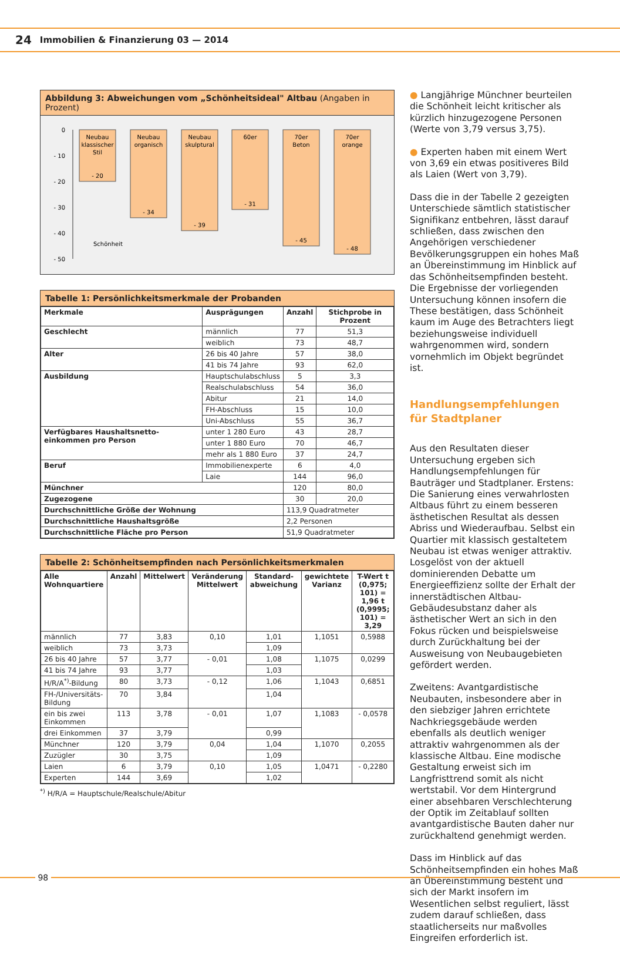24 Immobilien & Finanzierung 03 — 2014
Abbildung 3: Abweichungen vom „Schönheitsideal" Altbau (Angaben in Prozent)
0
- 10
- 20
- 30
- 40
- 50
Neubau
klassischer
Stil
- 20
Neubau
organisch
- 34
Neubau
skulptural
- 39
60er
- 31
70er
Beton
- 45
70er
orange
- 48
Schönheit
Tabelle 1: Persönlichkeitsmerkmale der Probanden
| Merkmale | Ausprägungen | Anzahl | Stichprobe in Prozent |
| --- | --- | --- | --- |
| Geschlecht | männlich | 77 | 51,3 |
| | weiblich | 73 | 48,7 |
| Alter | 26 bis 40 Jahre | 57 | 38,0 |
| | 41 bis 74 Jahre | 93 | 62,0 |
| Ausbildung | Hauptschulabschluss | 5 | 3,3 |
| | Realschulabschluss | 54 | 36,0 |
| | Abitur | 21 | 14,0 |
| | FH-Abschluss | 15 | 10,0 |
| | Uni-Abschluss | 55 | 36,7 |
| Verfügbares Haushaltsnetto-einkommen pro Person | unter 1 280 Euro | 43 | 28,7 |
| | unter 1 880 Euro | 70 | 46,7 |
| | mehr als 1 880 Euro | 37 | 24,7 |
| Beruf | Immobilienexperte | 6 | 4,0 |
| | Laie | 144 | 96,0 |
| Münchner | | 120 | 80,0 |
| Zugezogene | | 30 | 20,0 |
| Durchschnittliche Größe der Wohnung | | 113,9 Quadratmeter | |
| Durchschnittliche Haushaltsgröße | | 2,2 Personen | |
| Durchschnittliche Fläche pro Person | | 51,9 Quadratmeter | |
Tabelle 2: Schönheitsempfinden nach Persönlichkeitsmerkmalen
| Alle Wohnquartiere | Anzahl | Mittelwert | Veränderung Mittelwert | Standard-abweichung | gewichtete Varianz | T-Wert t (0,975; 101) = 1,96 t (0,9995; 101) = 3,29 |
| --- | --- | --- | --- | --- | --- | --- |
| männlich | 77 | 3,83 | 0,10 | 1,01 | 1,1051 | 0,5988 |
| weiblich | 73 | 3,73 | | 1,09 | | |
| 26 bis 40 Jahre | 57 | 3,77 | - 0,01 | 1,08 | 1,1075 | 0,0299 |
| 41 bis 74 Jahre | 93 | 3,77 | | 1,03 | | |
| H/R/A<sup>*)</sup>-Bildung | 80 | 3,73 | - 0,12 | 1,06 | 1,1043 | 0,6851 |
| FH-/Universitäts-Bildung | 70 | 3,84 | | 1,04 | | |
| ein bis zwei Einkommen | 113 | 3,78 | - 0,01 | 1,07 | 1,1083 | - 0,0578 |
| drei Einkommen | 37 | 3,79 | | 0,99 | | |
| Münchner | 120 | 3,79 | 0,04 | 1,04 | 1,1070 | 0,2055 |
| Zuzügler | 30 | 3,75 | | 1,09 | | |
| Laien | 6 | 3,79 | 0,10 | 1,05 | 1,0471 | - 0,2280 |
| Experten | 144 | 3,69 | | 1,02 | | |
<sup>*)</sup> H/R/A = Hauptschule/Realschule/Abitur
● Langjährige Münchner beurteilen die Schönheit leicht kritischer als kürzlich hinzugezogene Personen (Werte von 3,79 versus 3,75).
● Experten haben mit einem Wert von 3,69 ein etwas positiveres Bild als Laien (Wert von 3,79).
Dass die in der Tabelle 2 gezeigten Unterschiede sämtlich statistischer Signifikanz entbehren, lässt darauf schließen, dass zwischen den Angehörigen verschiedener Bevölkerungsgruppen ein hohes Maß an Übereinstimmung im Hinblick auf das Schönheitsempfinden besteht. Die Ergebnisse der vorliegenden Untersuchung können insofern die These bestätigen, dass Schönheit kaum im Auge des Betrachters liegt beziehungsweise individuell wahrgenommen wird, sondern vornehmlich im Objekt begründet ist.
Handlungsempfehlungen für Stadtplaner
Aus den Resultaten dieser Untersuchung ergeben sich Handlungsempfehlungen für Bauträger und Stadtplaner. Erstens: Die Sanierung eines verwahrlosten Altbaus führt zu einem besseren ästhetischen Resultat als dessen Abriss und Wiederaufbau. Selbst ein Quartier mit klassisch gestaltetem Neubau ist etwas weniger attraktiv. Losgelöst von der aktuell dominierenden Debatte um Energieeffizienz sollte der Erhalt der innerstädtischen Altbau-Gebäudesubstanz daher als ästhetischer Wert an sich in den Fokus rücken und beispielsweise durch Zurückhaltung bei der Ausweisung von Neubaugebieten gefördert werden.
Zweitens: Avantgardistische Neubauten, insbesondere aber in den siebziger Jahren errichtete Nachkriegsgebäude werden ebenfalls als deutlich weniger attraktiv wahrgenommen als der klassische Altbau. Eine modische Gestaltung erweist sich im Langfristtrend somit als nicht wertstabil. Vor dem Hintergrund einer absehbaren Verschlechterung der Optik im Zeitablauf sollten avantgardistische Bauten daher nur zurückhaltend genehmigt werden.
Dass im Hinblick auf das Schönheitsempfinden ein hohes Maß an Übereinstimmung besteht und sich der Markt insofern im Wesentlichen selbst reguliert, lässt zudem darauf schließen, dass staatlicherseits nur maßvolles Eingreifen erforderlich ist.
98